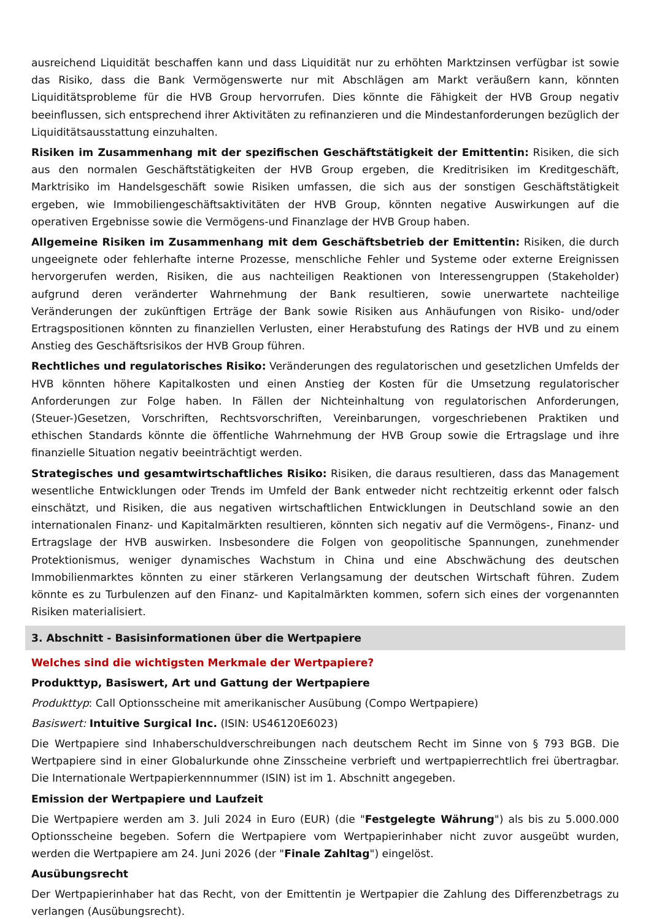ausreichend Liquidität beschaffen kann und dass Liquidität nur zu erhöhten Marktzinsen verfügbar ist sowie das Risiko, dass die Bank Vermögenswerte nur mit Abschlägen am Markt veräußern kann, könnten Liquiditätsprobleme für die HVB Group hervorrufen. Dies könnte die Fähigkeit der HVB Group negativ beeinflussen, sich entsprechend ihrer Aktivitäten zu refinanzieren und die Mindestanforderungen bezüglich der Liquiditätsausstattung einzuhalten.
Risiken im Zusammenhang mit der spezifischen Geschäftstätigkeit der Emittentin: Risiken, die sich aus den normalen Geschäftstätigkeiten der HVB Group ergeben, die Kreditrisiken im Kreditgeschäft, Marktrisiko im Handelsgeschäft sowie Risiken umfassen, die sich aus der sonstigen Geschäftstätigkeit ergeben, wie Immobiliengeschäftsaktivitäten der HVB Group, könnten negative Auswirkungen auf die operativen Ergebnisse sowie die Vermögens-und Finanzlage der HVB Group haben.
Allgemeine Risiken im Zusammenhang mit dem Geschäftsbetrieb der Emittentin: Risiken, die durch ungeeignete oder fehlerhafte interne Prozesse, menschliche Fehler und Systeme oder externe Ereignissen hervorgerufen werden, Risiken, die aus nachteiligen Reaktionen von Interessengruppen (Stakeholder) aufgrund deren veränderter Wahrnehmung der Bank resultieren, sowie unerwartete nachteilige Veränderungen der zukünftigen Erträge der Bank sowie Risiken aus Anhäufungen von Risiko- und/oder Ertragspositionen könnten zu finanziellen Verlusten, einer Herabstufung des Ratings der HVB und zu einem Anstieg des Geschäftsrisikos der HVB Group führen.
Rechtliches und regulatorisches Risiko: Veränderungen des regulatorischen und gesetzlichen Umfelds der HVB könnten höhere Kapitalkosten und einen Anstieg der Kosten für die Umsetzung regulatorischer Anforderungen zur Folge haben. In Fällen der Nichteinhaltung von regulatorischen Anforderungen, (Steuer-)Gesetzen, Vorschriften, Rechtsvorschriften, Vereinbarungen, vorgeschriebenen Praktiken und ethischen Standards könnte die öffentliche Wahrnehmung der HVB Group sowie die Ertragslage und ihre finanzielle Situation negativ beeinträchtigt werden.
Strategisches und gesamtwirtschaftliches Risiko: Risiken, die daraus resultieren, dass das Management wesentliche Entwicklungen oder Trends im Umfeld der Bank entweder nicht rechtzeitig erkennt oder falsch einschätzt, und Risiken, die aus negativen wirtschaftlichen Entwicklungen in Deutschland sowie an den internationalen Finanz- und Kapitalmärkten resultieren, könnten sich negativ auf die Vermögens-, Finanz- und Ertragslage der HVB auswirken. Insbesondere die Folgen von geopolitische Spannungen, zunehmender Protektionismus, weniger dynamisches Wachstum in China und eine Abschwächung des deutschen Immobilienmarktes könnten zu einer stärkeren Verlangsamung der deutschen Wirtschaft führen. Zudem könnte es zu Turbulenzen auf den Finanz- und Kapitalmärkten kommen, sofern sich eines der vorgenannten Risiken materialisiert.
3. Abschnitt - Basisinformationen über die Wertpapiere
Welches sind die wichtigsten Merkmale der Wertpapiere?
Produkttyp, Basiswert, Art und Gattung der Wertpapiere
Produkttyp: Call Optionsscheine mit amerikanischer Ausübung (Compo Wertpapiere)
Basiswert: Intuitive Surgical Inc. (ISIN: US46120E6023)
Die Wertpapiere sind Inhaberschuldverschreibungen nach deutschem Recht im Sinne von § 793 BGB. Die Wertpapiere sind in einer Globalurkunde ohne Zinsscheine verbrieft und wertpapierrechtlich frei übertragbar. Die Internationale Wertpapierkennnummer (ISIN) ist im 1. Abschnitt angegeben.
Emission der Wertpapiere und Laufzeit
Die Wertpapiere werden am 3. Juli 2024 in Euro (EUR) (die "Festgelegte Währung") als bis zu 5.000.000 Optionsscheine begeben. Sofern die Wertpapiere vom Wertpapierinhaber nicht zuvor ausgeübt wurden, werden die Wertpapiere am 24. Juni 2026 (der "Finale Zahltag") eingelöst.
Ausübungsrecht
Der Wertpapierinhaber hat das Recht, von der Emittentin je Wertpapier die Zahlung des Differenzbetrags zu verlangen (Ausübungsrecht).